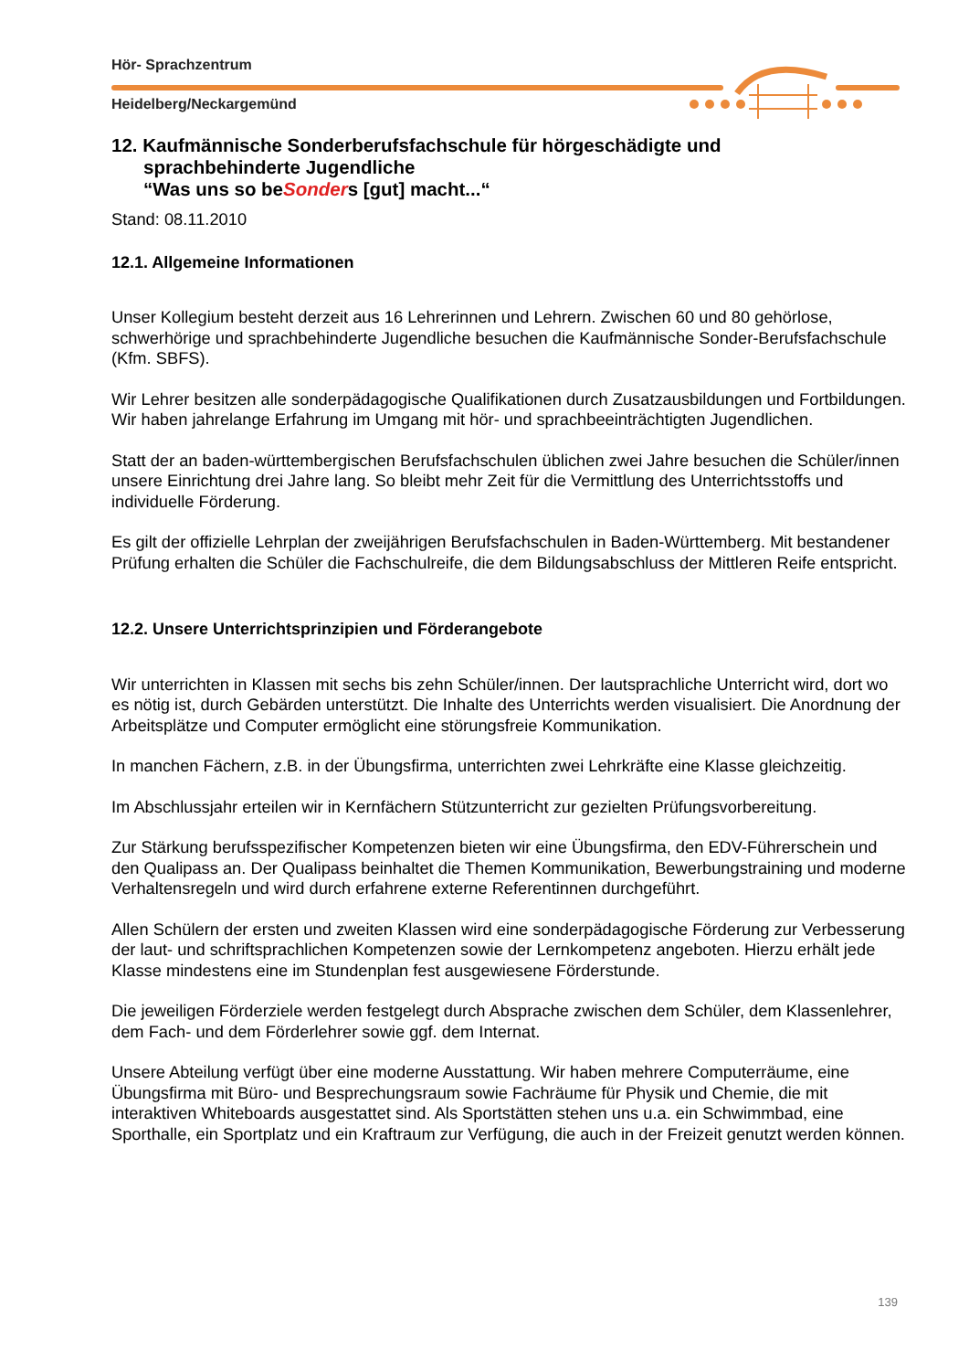Hör- Sprachzentrum
Heidelberg/Neckargemünd
12. Kaufmännische Sonderberufsfachschule für hörgeschädigte und
sprachbehinderte Jugendliche
“Was uns so beSonders [gut] macht...“
Stand: 08.11.2010
12.1. Allgemeine Informationen
Unser Kollegium besteht derzeit aus 16 Lehrerinnen und Lehrern. Zwischen 60 und 80 gehörlose, schwerhörige und sprachbehinderte Jugendliche besuchen die Kaufmännische Sonder-Berufsfachschule (Kfm. SBFS).
Wir Lehrer besitzen alle sonderpädagogische Qualifikationen durch Zusatzausbildungen und Fortbildungen. Wir haben jahrelange Erfahrung im Umgang mit hör- und sprachbeeinträchtigten Jugendlichen.
Statt der an baden-württembergischen Berufsfachschulen üblichen zwei Jahre besuchen die Schüler/innen unsere Einrichtung drei Jahre lang. So bleibt mehr Zeit für die Vermittlung des Unterrichtsstoffs und individuelle Förderung.
Es gilt der offizielle Lehrplan der zweijährigen Berufsfachschulen in Baden-Württemberg. Mit bestandener Prüfung erhalten die Schüler die Fachschulreife, die dem Bildungsabschluss der Mittleren Reife entspricht.
12.2. Unsere Unterrichtsprinzipien und Förderangebote
Wir unterrichten in Klassen mit sechs bis zehn Schüler/innen. Der lautsprachliche Unterricht wird, dort wo es nötig ist, durch Gebärden unterstützt. Die Inhalte des Unterrichts werden visualisiert. Die Anordnung der Arbeitsplätze und Computer ermöglicht eine störungsfreie Kommunikation.
In manchen Fächern, z.B. in der Übungsfirma, unterrichten zwei Lehrkräfte eine Klasse gleichzeitig.
Im Abschlussjahr erteilen wir in Kernfächern Stützunterricht zur gezielten Prüfungsvorbereitung.
Zur Stärkung berufsspezifischer Kompetenzen bieten wir eine Übungsfirma, den EDV-Führerschein und den Qualipass an. Der Qualipass beinhaltet die Themen Kommunikation, Bewerbungstraining und moderne Verhaltensregeln und wird durch erfahrene externe Referentinnen durchgeführt.
Allen Schülern der ersten und zweiten Klassen wird eine sonderpädagogische Förderung zur Verbesserung der laut- und schriftsprachlichen Kompetenzen sowie der Lernkompetenz angeboten. Hierzu erhält jede Klasse mindestens eine im Stundenplan fest ausgewiesene Förderstunde.
Die jeweiligen Förderziele werden festgelegt durch Absprache zwischen dem Schüler, dem Klassenlehrer, dem Fach- und dem Förderlehrer sowie ggf. dem Internat.
Unsere Abteilung verfügt über eine moderne Ausstattung. Wir haben mehrere Computerräume, eine Übungsfirma mit Büro- und Besprechungsraum sowie Fachräume für Physik und Chemie, die mit interaktiven Whiteboards ausgestattet sind. Als Sportstätten stehen uns u.a. ein Schwimmbad, eine Sporthalle, ein Sportplatz und ein Kraftraum zur Verfügung, die auch in der Freizeit genutzt werden können.
139